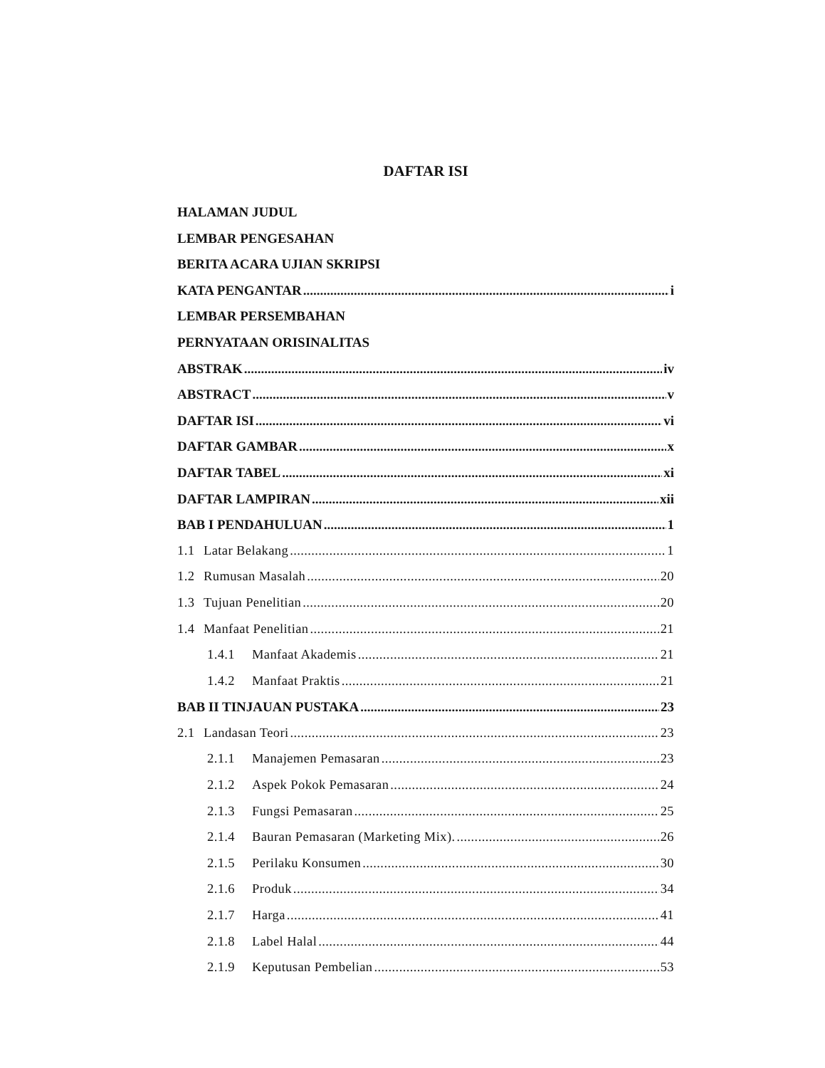DAFTAR ISI
HALAMAN JUDUL
LEMBAR PENGESAHAN
BERITA ACARA UJIAN SKRIPSI
KATA PENGANTAR i
LEMBAR PERSEMBAHAN
PERNYATAAN ORISINALITAS
ABSTRAK iv
ABSTRACT v
DAFTAR ISI vi
DAFTAR GAMBAR x
DAFTAR TABEL xi
DAFTAR LAMPIRAN xii
BAB I PENDAHULUAN 1
1.1 Latar Belakang 1
1.2 Rumusan Masalah 20
1.3 Tujuan Penelitian 20
1.4 Manfaat Penelitian 21
1.4.1 Manfaat Akademis 21
1.4.2 Manfaat Praktis 21
BAB II TINJAUAN PUSTAKA 23
2.1 Landasan Teori 23
2.1.1 Manajemen Pemasaran 23
2.1.2 Aspek Pokok Pemasaran 24
2.1.3 Fungsi Pemasaran 25
2.1.4 Bauran Pemasaran (Marketing Mix). 26
2.1.5 Perilaku Konsumen 30
2.1.6 Produk 34
2.1.7 Harga 41
2.1.8 Label Halal 44
2.1.9 Keputusan Pembelian 53